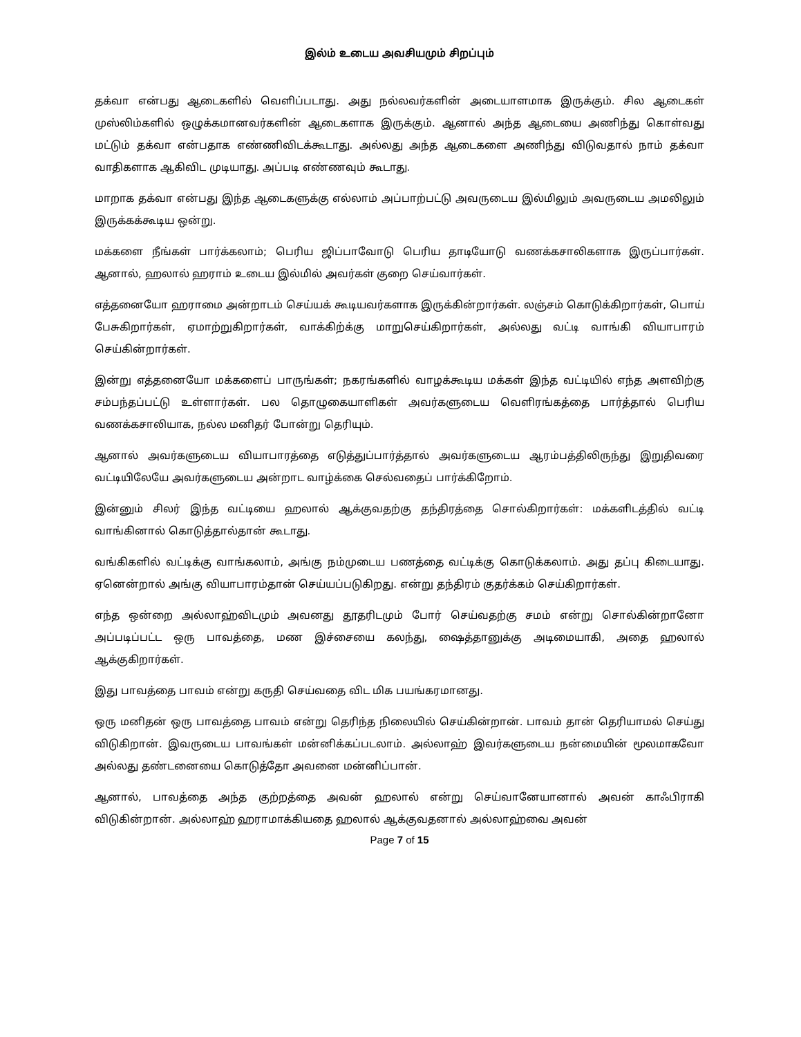இல்ம் உடைய அவசியமும் சிறப்பும்
தக்வா என்பது ஆடைகளில் வெளிப்படாது. அது நல்லவர்களின் அடையாளமாக இருக்கும். சில ஆடைகள் முஸ்லிம்களில் ஒழுக்கமானவர்களின் ஆடைகளாக இருக்கும். ஆனால் அந்த ஆடையை அணிந்து கொள்வது மட்டும் தக்வா என்பதாக எண்ணிவிடக்கூடாது. அல்லது அந்த ஆடைகளை அணிந்து விடுவதால் நாம் தக்வா வாதிகளாக ஆகிவிட முடியாது. அப்படி எண்ணவும் கூடாது.
மாறாக தக்வா என்பது இந்த ஆடைகளுக்கு எல்லாம் அப்பாற்பட்டு அவருடைய இல்மிலும் அவருடைய அமலிலும் இருக்கக்கூடிய ஒன்று.
மக்களை நீங்கள் பார்க்கலாம்; பெரிய ஜிப்பாவோடு பெரிய தாடியோடு வணக்கசாலிகளாக இருப்பார்கள். ஆனால், ஹலால் ஹராம் உடைய இல்மில் அவர்கள் குறை செய்வார்கள்.
எத்தனையோ ஹராமை அன்றாடம் செய்யக் கூடியவர்களாக இருக்கின்றார்கள். லஞ்சம் கொடுக்கிறார்கள், பொய் பேசுகிறார்கள், ஏமாற்றுகிறார்கள், வாக்கிற்க்கு மாறுசெய்கிறார்கள், அல்லது வட்டி வாங்கி வியாபாரம் செய்கின்றார்கள்.
இன்று எத்தனையோ மக்களைப் பாருங்கள்; நகரங்களில் வாழக்கூடிய மக்கள் இந்த வட்டியில் எந்த அளவிற்கு சம்பந்தப்பட்டு உள்ளார்கள். பல தொழுகையாளிகள் அவர்களுடைய வெளிரங்கத்தை பார்த்தால் பெரிய வணக்கசாலியாக, நல்ல மனிதர் போன்று தெரியும்.
ஆனால் அவர்களுடைய வியாபாரத்தை எடுத்துப்பார்த்தால் அவர்களுடைய ஆரம்பத்திலிருந்து இறுதிவரை வட்டியிலேயே அவர்களுடைய அன்றாட வாழ்க்கை செல்வதைப் பார்க்கிறோம்.
இன்னும் சிலர் இந்த வட்டியை ஹலால் ஆக்குவதற்கு தந்திரத்தை சொல்கிறார்கள்: மக்களிடத்தில் வட்டி வாங்கினால் கொடுத்தால்தான் கூடாது.
வங்கிகளில் வட்டிக்கு வாங்கலாம், அங்கு நம்முடைய பணத்தை வட்டிக்கு கொடுக்கலாம். அது தப்பு கிடையாது. ஏனென்றால் அங்கு வியாபாரம்தான் செய்யப்படுகிறது. என்று தந்திரம் குதர்க்கம் செய்கிறார்கள்.
எந்த ஒன்றை அல்லாஹ்விடமும் அவனது தூதரிடமும் போர் செய்வதற்கு சமம் என்று சொல்கின்றானோ அப்படிப்பட்ட ஒரு பாவத்தை, மண இச்சையை கலந்து, ஷைத்தானுக்கு அடிமையாகி, அதை ஹலால் ஆக்குகிறார்கள்.
இது பாவத்தை பாவம் என்று கருதி செய்வதை விட மிக பயங்கரமானது.
ஒரு மனிதன் ஒரு பாவத்தை பாவம் என்று தெரிந்த நிலையில் செய்கின்றான். பாவம் தான் தெரியாமல் செய்து விடுகிறான். இவருடைய பாவங்கள் மன்னிக்கப்படலாம். அல்லாஹ் இவர்களுடைய நன்மையின் மூலமாகவோ அல்லது தண்டனையை கொடுத்தோ அவனை மன்னிப்பான்.
ஆனால், பாவத்தை அந்த குற்றத்தை அவன் ஹலால் என்று செய்வானேயானால் அவன் காஃபிராகி விடுகின்றான். அல்லாஹ் ஹராமாக்கியதை ஹலால் ஆக்குவதனால் அல்லாஹ்வை அவன்
Page 7 of 15